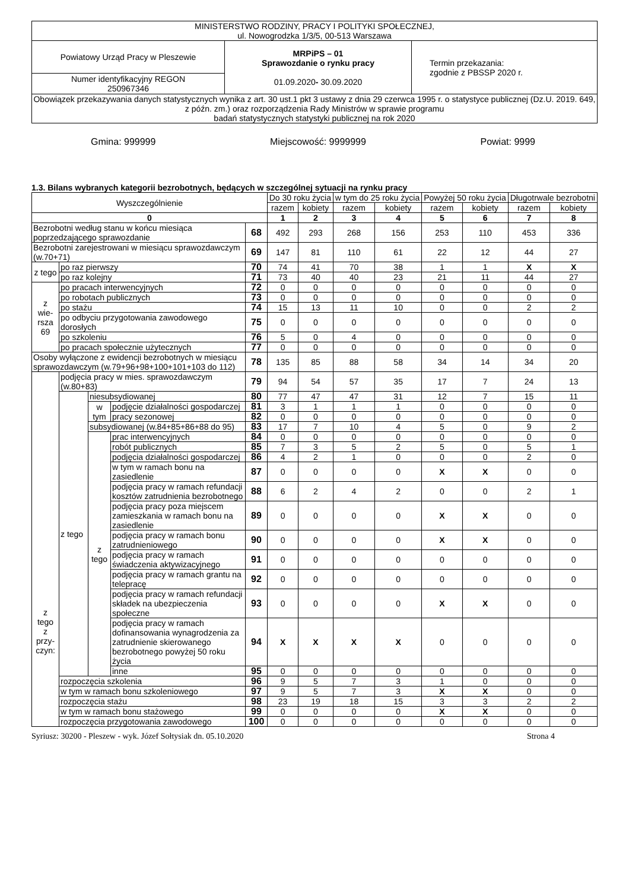| MINISTERSTWO RODZINY, PRACY I POLITYKI SPOŁECZNEJ, ul. Nowogrodzka 1/3/5, 00-513 Warszawa | | |
| Powiatowy Urząd Pracy w Pleszewie | MRPiPS – 01 Sprawozdanie o rynku pracy 01.09.2020 - 30.09.2020 | Termin przekazania: zgodnie z PBSSP 2020 r. |
| Numer identyfikacyjny REGON 250967346 | | |
| Obowiązek przekazywania danych statystycznych wynika z art. 30 ust.1 pkt 3 ustawy z dnia 29 czerwca 1995 r. o statystyce publicznej (Dz.U. 2019. 649, z późn. zm.) oraz rozporządzenia Rady Ministrów w sprawie programu badań statystycznych statystyki publicznej na rok 2020 | | |
Gmina: 999999 Miejscowość: 9999999 Powiat: 9999
1.3. Bilans wybranych kategorii bezrobotnych, będących w szczególnej sytuacji na rynku pracy
| Wyszczególnienie | | | | | Do 30 roku życia | | w tym do 25 roku życia | | Powyżej 50 roku życia | | Długotrwale bezrobotni | |
| | | | | | razem | kobiety | razem | kobiety | razem | kobiety | razem | kobiety |
| 0 | | | | | 1 | 2 | 3 | 4 | 5 | 6 | 7 | 8 |
| Bezrobotni według stanu w końcu miesiąca poprzedzającego sprawozdanie | | | | 68 | 492 | 293 | 268 | 156 | 253 | 110 | 453 | 336 |
| Bezrobotni zarejestrowani w miesiącu sprawozdawczym (w.70+71) | | | | 69 | 147 | 81 | 110 | 61 | 22 | 12 | 44 | 27 |
| z tego | po raz pierwszy | | | 70 | 74 | 41 | 70 | 38 | 1 | 1 | X | X |
| | po raz kolejny | | | 71 | 73 | 40 | 40 | 23 | 21 | 11 | 44 | 27 |
| z wie- rsza 69 | po pracach interwencyjnych | | | 72 | 0 | 0 | 0 | 0 | 0 | 0 | 0 | 0 |
| | po robotach publicznych | | | 73 | 0 | 0 | 0 | 0 | 0 | 0 | 0 | 0 |
| | po stażu | | | 74 | 15 | 13 | 11 | 10 | 0 | 0 | 2 | 2 |
| | po odbyciu przygotowania zawodowego dorosłych | | | 75 | 0 | 0 | 0 | 0 | 0 | 0 | 0 | 0 |
| | po szkoleniu | | | 76 | 5 | 0 | 4 | 0 | 0 | 0 | 0 | 0 |
| | po pracach społecznie użytecznych | | | 77 | 0 | 0 | 0 | 0 | 0 | 0 | 0 | 0 |
| Osoby wyłączone z ewidencji bezrobotnych w miesiącu sprawozdawczym (w.79+96+98+100+101+103 do 112) | | | | 78 | 135 | 85 | 88 | 58 | 34 | 14 | 34 | 20 |
| z tego z przy- czyn: | podjęcia pracy w mies. sprawozdawczym (w.80+83) | | | 79 | 94 | 54 | 57 | 35 | 17 | 7 | 24 | 13 |
| | z tego | niesubsydiowanej | | 80 | 77 | 47 | 47 | 31 | 12 | 7 | 15 | 11 |
| | | w tym | podjęcie działalności gospodarczej | 81 | 3 | 1 | 1 | 1 | 0 | 0 | 0 | 0 |
| | | | pracy sezonowej | 82 | 0 | 0 | 0 | 0 | 0 | 0 | 0 | 0 |
| | | subsydiowanej (w.84+85+86+88 do 95) | | 83 | 17 | 7 | 10 | 4 | 5 | 0 | 9 | 2 |
| | | z tego | prac interwencyjnych | 84 | 0 | 0 | 0 | 0 | 0 | 0 | 0 | 0 |
| | | | robót publicznych | 85 | 7 | 3 | 5 | 2 | 5 | 0 | 5 | 1 |
| | | | podjęcia działalności gospodarczej | 86 | 4 | 2 | 1 | 0 | 0 | 0 | 2 | 0 |
| | | | w tym w ramach bonu na zasiedlenie | 87 | 0 | 0 | 0 | 0 | X | X | 0 | 0 |
| | | | podjęcia pracy w ramach refundacji kosztów zatrudnienia bezrobotnego | 88 | 6 | 2 | 4 | 2 | 0 | 0 | 2 | 1 |
| | | | podjęcia pracy poza miejscem zamieszkania w ramach bonu na zasiedlenie | 89 | 0 | 0 | 0 | 0 | X | X | 0 | 0 |
| | | | podjęcia pracy w ramach bonu zatrudnieniowego | 90 | 0 | 0 | 0 | 0 | X | X | 0 | 0 |
| | | | podjęcia pracy w ramach świadczenia aktywizacyjnego | 91 | 0 | 0 | 0 | 0 | 0 | 0 | 0 | 0 |
| | | | podjęcia pracy w ramach grantu na telepracę | 92 | 0 | 0 | 0 | 0 | 0 | 0 | 0 | 0 |
| | | | podjęcia pracy w ramach refundacji składek na ubezpieczenia społeczne | 93 | 0 | 0 | 0 | 0 | X | X | 0 | 0 |
| | | | podjęcia pracy w ramach dofinansowania wynagrodzenia za zatrudnienie skierowanego bezrobotnego powyżej 50 roku życia | 94 | X | X | X | X | 0 | 0 | 0 | 0 |
| | | | inne | 95 | 0 | 0 | 0 | 0 | 0 | 0 | 0 | 0 |
| | rozpoczęcia szkolenia | | | 96 | 9 | 5 | 7 | 3 | 1 | 0 | 0 | 0 |
| | w tym w ramach bonu szkoleniowego | | | 97 | 9 | 5 | 7 | 3 | X | X | 0 | 0 |
| | rozpoczęcia stażu | | | 98 | 23 | 19 | 18 | 15 | 3 | 3 | 2 | 2 |
| | w tym w ramach bonu stażowego | | | 99 | 0 | 0 | 0 | 0 | X | X | 0 | 0 |
| | rozpoczęcia przygotowania zawodowego | | | 100 | 0 | 0 | 0 | 0 | 0 | 0 | 0 | 0 |
Syriusz: 30200 - Pleszew - wyk. Józef Sołtysiak dn. 05.10.2020 Strona 4